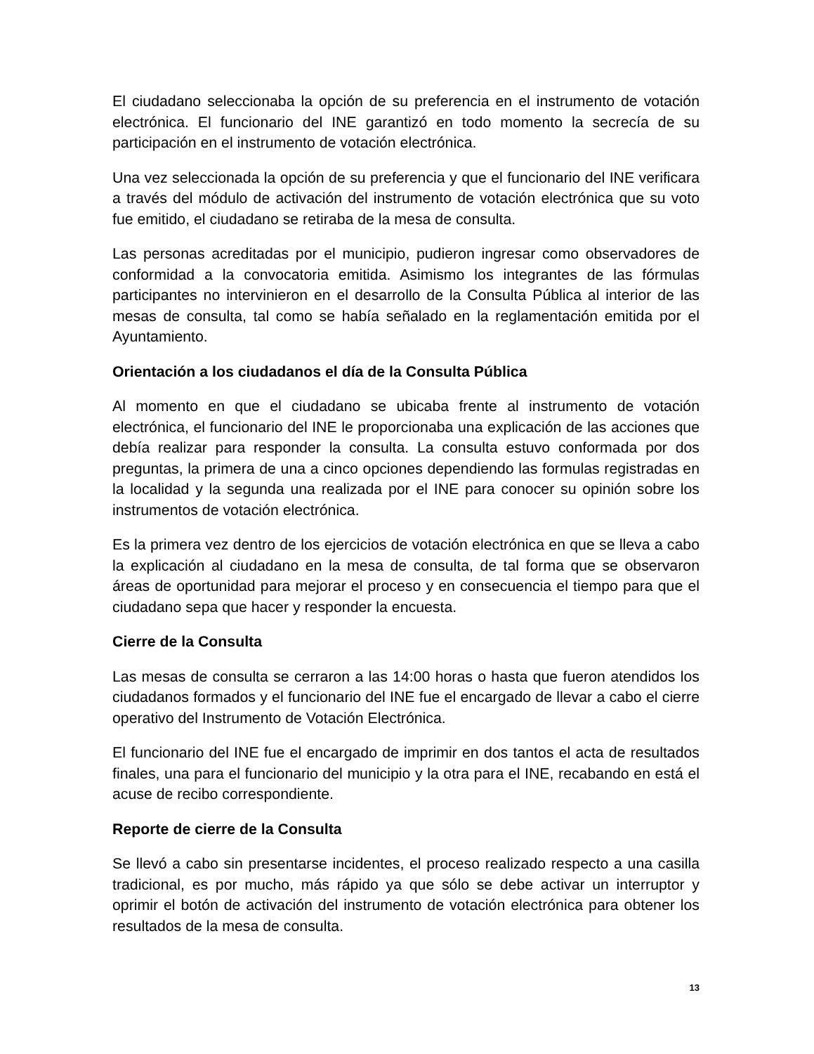El ciudadano seleccionaba la opción de su preferencia en el instrumento de votación electrónica. El funcionario del INE garantizó en todo momento la secrecía de su participación en el instrumento de votación electrónica.
Una vez seleccionada la opción de su preferencia y que el funcionario del INE verificara a través del módulo de activación del instrumento de votación electrónica que su voto fue emitido, el ciudadano se retiraba de la mesa de consulta.
Las personas acreditadas por el municipio, pudieron ingresar como observadores de conformidad a la convocatoria emitida. Asimismo los integrantes de las fórmulas participantes no intervinieron en el desarrollo de la Consulta Pública al interior de las mesas de consulta, tal como se había señalado en la reglamentación emitida por el Ayuntamiento.
Orientación a los ciudadanos el día de la Consulta Pública
Al momento en que el ciudadano se ubicaba frente al instrumento de votación electrónica, el funcionario del INE le proporcionaba una explicación de las acciones que debía realizar para responder la consulta. La consulta estuvo conformada por dos preguntas, la primera de una a cinco opciones dependiendo las formulas registradas en la localidad y la segunda una realizada por el INE para conocer su opinión sobre los instrumentos de votación electrónica.
Es la primera vez dentro de los ejercicios de votación electrónica en que se lleva a cabo la explicación al ciudadano en la mesa de consulta, de tal forma que se observaron áreas de oportunidad para mejorar el proceso y en consecuencia el tiempo para que el ciudadano sepa que hacer y responder la encuesta.
Cierre de la Consulta
Las mesas de consulta se cerraron a las 14:00 horas o hasta que fueron atendidos los ciudadanos formados y el funcionario del INE fue el encargado de llevar a cabo el cierre operativo del Instrumento de Votación Electrónica.
El funcionario del INE fue el encargado de imprimir en dos tantos el acta de resultados finales, una para el funcionario del municipio y la otra para el INE, recabando en está el acuse de recibo correspondiente.
Reporte de cierre de la Consulta
Se llevó a cabo sin presentarse incidentes, el proceso realizado respecto a una casilla tradicional, es por mucho, más rápido ya que sólo se debe activar un interruptor y oprimir el botón de activación del instrumento de votación electrónica para obtener los resultados de la mesa de consulta.
13